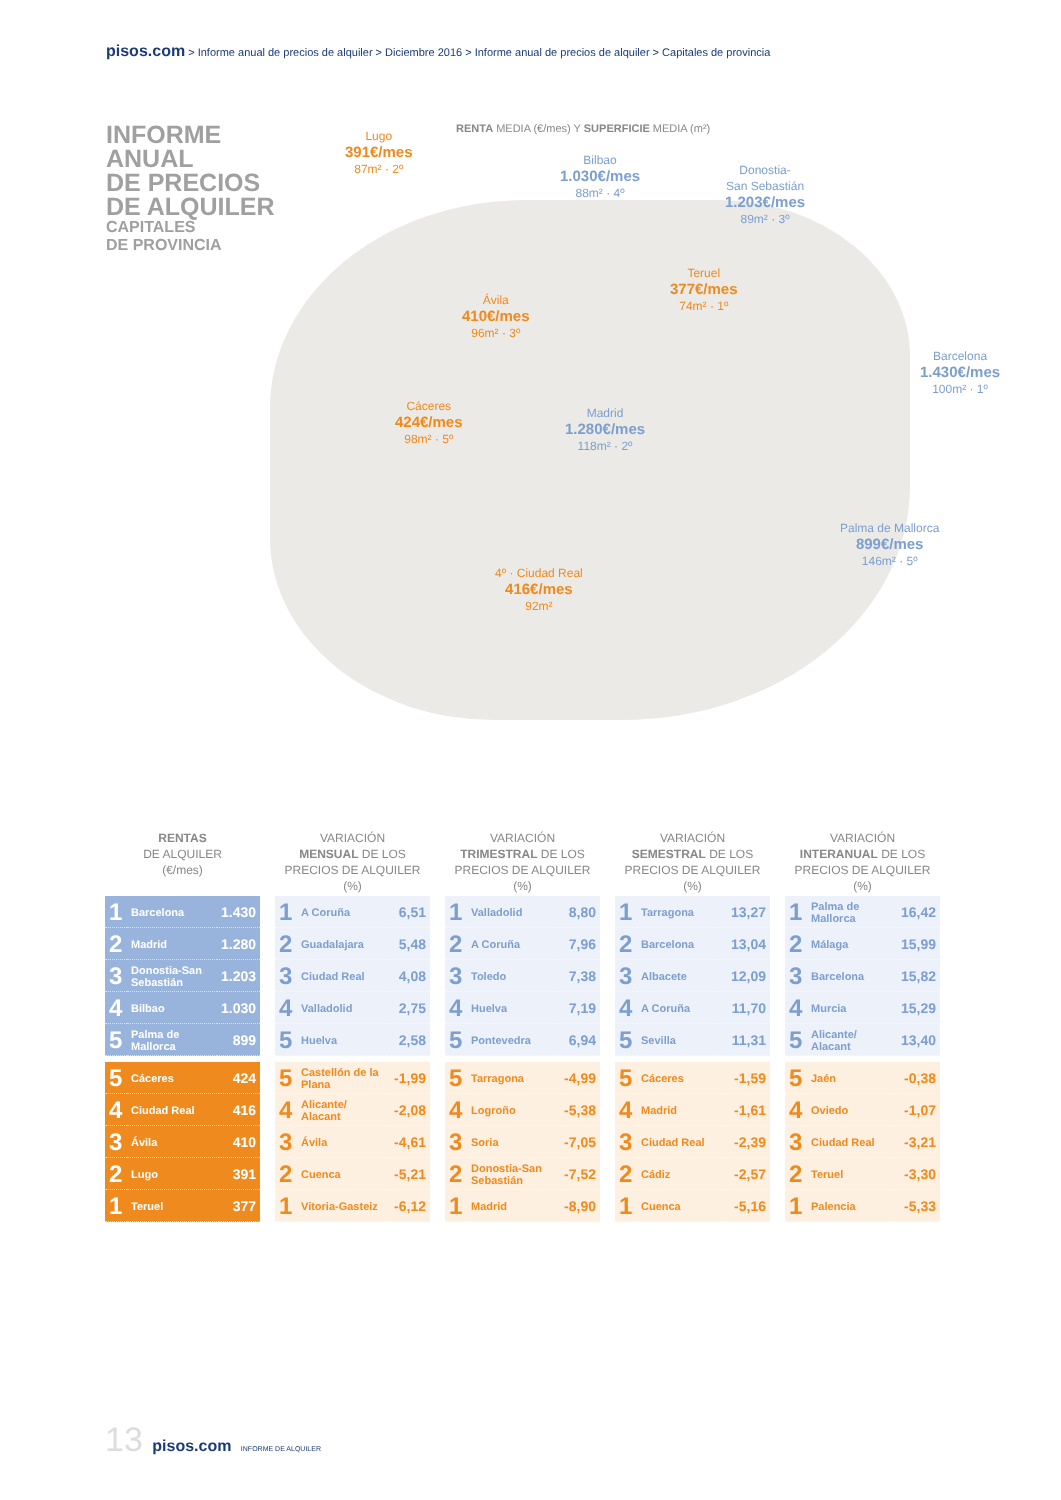pisos.com > Informe anual de precios de alquiler > Diciembre 2016 > Informe anual de precios de alquiler > Capitales de provincia
INFORME
ANUAL
DE PRECIOS
DE ALQUILER
CAPITALES
DE PROVINCIA
RENTA MEDIA (€/mes) Y SUPERFICIE MEDIA (m²)
Lugo
391€/mes
87m² · 2º
Bilbao
1.030€/mes
88m² · 4º
Donostia-
San Sebastián
1.203€/mes
89m² · 3º
Teruel
377€/mes
74m² · 1º
Ávila
410€/mes
96m² · 3º
Barcelona
1.430€/mes
100m² · 1º
Cáceres
424€/mes
98m² · 5º
Madrid
1.280€/mes
118m² · 2º
Palma de Mallorca
899€/mes
146m² · 5º
4º · Ciudad Real
416€/mes
92m²
RENTAS
DE ALQUILER
(€/mes)
| 1 | Barcelona | 1.430 |
| 2 | Madrid | 1.280 |
| 3 | Donostia-San Sebastián | 1.203 |
| 4 | Bilbao | 1.030 |
| 5 | Palma de Mallorca | 899 |
| 5 | Cáceres | 424 |
| 4 | Ciudad Real | 416 |
| 3 | Ávila | 410 |
| 2 | Lugo | 391 |
| 1 | Teruel | 377 |
VARIACIÓN
MENSUAL DE LOS
PRECIOS DE ALQUILER (%)
| 1 | A Coruña | 6,51 |
| 2 | Guadalajara | 5,48 |
| 3 | Ciudad Real | 4,08 |
| 4 | Valladolid | 2,75 |
| 5 | Huelva | 2,58 |
| 5 | Castellón de la Plana | -1,99 |
| 4 | Alicante/ Alacant | -2,08 |
| 3 | Ávila | -4,61 |
| 2 | Cuenca | -5,21 |
| 1 | Vitoria-Gasteiz | -6,12 |
VARIACIÓN
TRIMESTRAL DE LOS
PRECIOS DE ALQUILER (%)
| 1 | Valladolid | 8,80 |
| 2 | A Coruña | 7,96 |
| 3 | Toledo | 7,38 |
| 4 | Huelva | 7,19 |
| 5 | Pontevedra | 6,94 |
| 5 | Tarragona | -4,99 |
| 4 | Logroño | -5,38 |
| 3 | Soria | -7,05 |
| 2 | Donostia-San Sebastián | -7,52 |
| 1 | Madrid | -8,90 |
VARIACIÓN
SEMESTRAL DE LOS
PRECIOS DE ALQUILER (%)
| 1 | Tarragona | 13,27 |
| 2 | Barcelona | 13,04 |
| 3 | Albacete | 12,09 |
| 4 | A Coruña | 11,70 |
| 5 | Sevilla | 11,31 |
| 5 | Cáceres | -1,59 |
| 4 | Madrid | -1,61 |
| 3 | Ciudad Real | -2,39 |
| 2 | Cádiz | -2,57 |
| 1 | Cuenca | -5,16 |
VARIACIÓN
INTERANUAL DE LOS
PRECIOS DE ALQUILER (%)
| 1 | Palma de Mallorca | 16,42 |
| 2 | Málaga | 15,99 |
| 3 | Barcelona | 15,82 |
| 4 | Murcia | 15,29 |
| 5 | Alicante/ Alacant | 13,40 |
| 5 | Jaén | -0,38 |
| 4 | Oviedo | -1,07 |
| 3 | Ciudad Real | -3,21 |
| 2 | Teruel | -3,30 |
| 1 | Palencia | -5,33 |
13 pisos.com INFORME DE ALQUILER